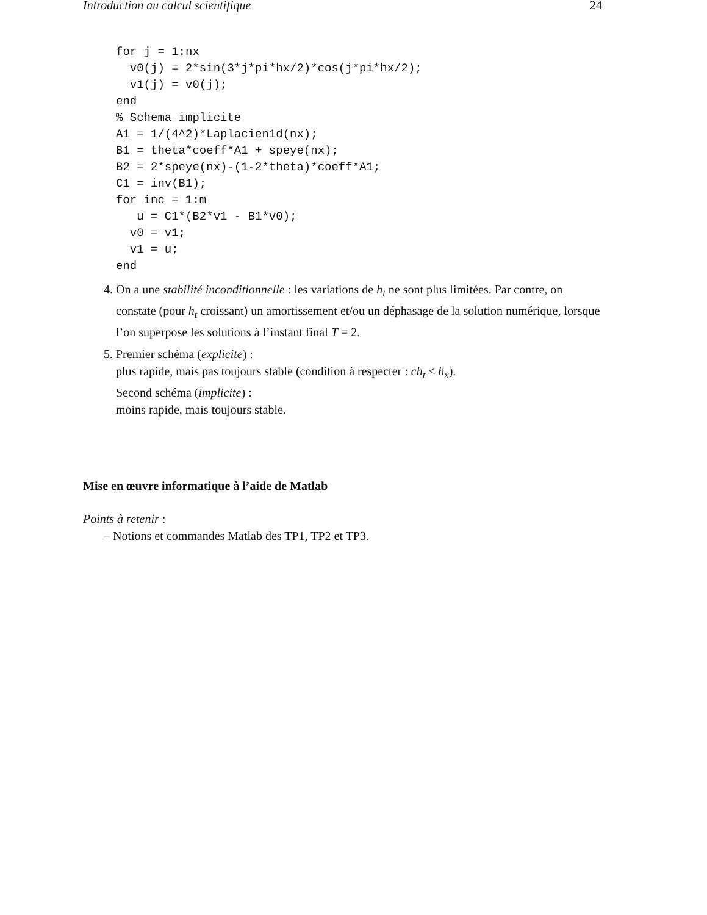Introduction au calcul scientifique 24
for j = 1:nx
  v0(j) = 2*sin(3*j*pi*hx/2)*cos(j*pi*hx/2);
  v1(j) = v0(j);
end
% Schema implicite
A1 = 1/(4^2)*Laplacien1d(nx);
B1 = theta*coeff*A1 + speye(nx);
B2 = 2*speye(nx)-(1-2*theta)*coeff*A1;
C1 = inv(B1);
for inc = 1:m
   u = C1*(B2*v1 - B1*v0);
  v0 = v1;
  v1 = u;
end
4. On a une stabilité inconditionnelle : les variations de h<sub>t</sub> ne sont plus limitées. Par contre, on constate (pour h<sub>t</sub> croissant) un amortissement et/ou un déphasage de la solution numérique, lorsque l’on superpose les solutions à l’instant final T = 2.
5. Premier schéma (explicite) :
plus rapide, mais pas toujours stable (condition à respecter : ch<sub>t</sub> ≤ h<sub>x</sub>).
Second schéma (implicite) :
moins rapide, mais toujours stable.
Mise en œuvre informatique à l’aide de Matlab
Points à retenir :
– Notions et commandes Matlab des TP1, TP2 et TP3.